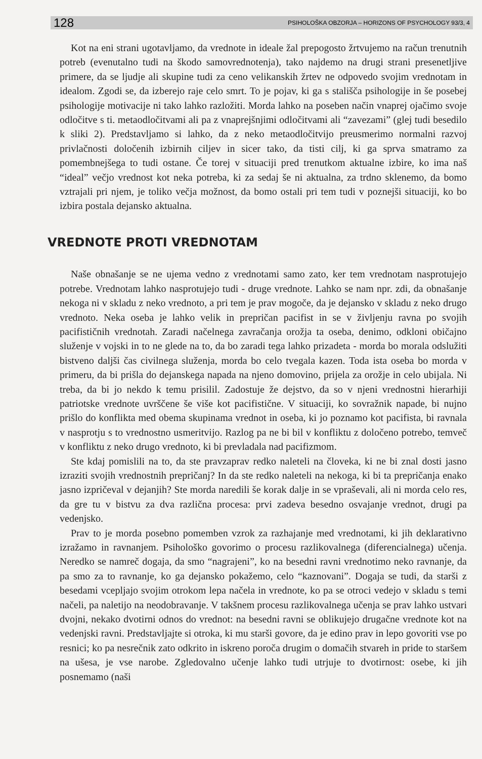128 PSIHOLOŠKA OBZORJA – HORIZONS OF PSYCHOLOGY 93/3, 4
Kot na eni strani ugotavljamo, da vrednote in ideale žal prepogosto žrtvujemo na račun trenutnih potreb (evenutalno tudi na škodo samovrednotenja), tako najdemo na drugi strani presenetljive primere, da se ljudje ali skupine tudi za ceno velikanskih žrtev ne odpovedo svojim vrednotam in idealom. Zgodi se, da izberejo raje celo smrt. To je pojav, ki ga s stališča psihologije in še posebej psihologije motivacije ni tako lahko razložiti. Morda lahko na poseben način vnaprej ojačimo svoje odločitve s ti. metaodločitvami ali pa z vnaprejšnjimi odločitvami ali “zavezami” (glej tudi besedilo k sliki 2). Predstavljamo si lahko, da z neko metaodločitvijo preusmerimo normalni razvoj privlačnosti določenih izbirnih ciljev in sicer tako, da tisti cilj, ki ga sprva smatramo za pomembnejšega to tudi ostane. Če torej v situaciji pred trenutkom aktualne izbire, ko ima naš “ideal” večjo vrednost kot neka potreba, ki za sedaj še ni aktualna, za trdno sklenemo, da bomo vztrajali pri njem, je toliko večja možnost, da bomo ostali pri tem tudi v poznejši situaciji, ko bo izbira postala dejansko aktualna.
VREDNOTE PROTI VREDNOTAM
Naše obnašanje se ne ujema vedno z vrednotami samo zato, ker tem vrednotam nasprotujejo potrebe. Vrednotam lahko nasprotujejo tudi - druge vrednote. Lahko se nam npr. zdi, da obnašanje nekoga ni v skladu z neko vrednoto, a pri tem je prav mogoče, da je dejansko v skladu z neko drugo vrednoto. Neka oseba je lahko velik in prepričan pacifist in se v življenju ravna po svojih pacifističnih vrednotah. Zaradi načelnega zavračanja orožja ta oseba, denimo, odkloni običajno služenje v vojski in to ne glede na to, da bo zaradi tega lahko prizadeta - morda bo morala odslužiti bistveno daljši čas civilnega služenja, morda bo celo tvegala kazen. Toda ista oseba bo morda v primeru, da bi prišla do dejanskega napada na njeno domovino, prijela za orožje in celo ubijala. Ni treba, da bi jo nekdo k temu prisilil. Zadostuje že dejstvo, da so v njeni vrednostni hierarhiji patriotske vrednote uvrščene še više kot pacifistične. V situaciji, ko sovražnik napade, bi nujno prišlo do konflikta med obema skupinama vrednot in oseba, ki jo poznamo kot pacifista, bi ravnala v nasprotju s to vrednostno usmeritvijo. Razlog pa ne bi bil v konfliktu z določeno potrebo, temveč v konfliktu z neko drugo vrednoto, ki bi prevladala nad pacifizmom.
Ste kdaj pomislili na to, da ste pravzaprav redko naleteli na človeka, ki ne bi znal dosti jasno izraziti svojih vrednostnih prepričanj? In da ste redko naleteli na nekoga, ki bi ta prepričanja enako jasno izpričeval v dejanjih? Ste morda naredili še korak dalje in se vpraševali, ali ni morda celo res, da gre tu v bistvu za dva različna procesa: prvi zadeva besedno osvajanje vrednot, drugi pa vedenjsko.
Prav to je morda posebno pomemben vzrok za razhajanje med vrednotami, ki jih deklarativno izražamo in ravnanjem. Psihološko govorimo o procesu razlikovalnega (diferencialnega) učenja. Neredko se namreč dogaja, da smo “nagrajeni”, ko na besedni ravni vrednotimo neko ravnanje, da pa smo za to ravnanje, ko ga dejansko pokažemo, celo “kaznovani”. Dogaja se tudi, da starši z besedami vcepljajo svojim otrokom lepa načela in vrednote, ko pa se otroci vedejo v skladu s temi načeli, pa naletijo na neodobravanje. V takšnem procesu razlikovalnega učenja se prav lahko ustvari dvojni, nekako dvotirni odnos do vrednot: na besedni ravni se oblikujejo drugačne vrednote kot na vedenjski ravni. Predstavljajte si otroka, ki mu starši govore, da je edino prav in lepo govoriti vse po resnici; ko pa nesrečnik zato odkrito in iskreno poroča drugim o domačih stvareh in pride to staršem na ušesa, je vse narobe. Zgledovalno učenje lahko tudi utrjuje to dvotirnost: osebe, ki jih posnemamo (naši